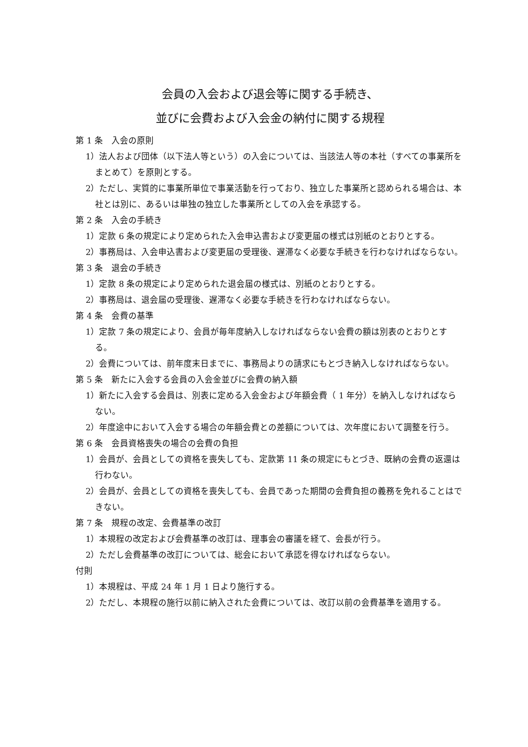会員の入会および退会等に関する手続き、
並びに会費および入会金の納付に関する規程
第 1 条　入会の原則
1）法人および団体（以下法人等という）の入会については、当該法人等の本社（すべての事業所をまとめて）を原則とする。
2）ただし、実質的に事業所単位で事業活動を行っており、独立した事業所と認められる場合は、本社とは別に、あるいは単独の独立した事業所としての入会を承認する。
第 2 条　入会の手続き
1）定款 6 条の規定により定められた入会申込書および変更届の様式は別紙のとおりとする。
2）事務局は、入会申込書および変更届の受理後、遅滞なく必要な手続きを行わなければならない。
第 3 条　退会の手続き
1）定款 8 条の規定により定められた退会届の様式は、別紙のとおりとする。
2）事務局は、退会届の受理後、遅滞なく必要な手続きを行わなければならない。
第 4 条　会費の基準
1）定款 7 条の規定により、会員が毎年度納入しなければならない会費の額は別表のとおりとする。
2）会費については、前年度末日までに、事務局よりの請求にもとづき納入しなければならない。
第 5 条　新たに入会する会員の入会金並びに会費の納入額
1）新たに入会する会員は、別表に定める入会金および年額会費（ 1 年分）を納入しなければならない。
2）年度途中において入会する場合の年額会費との差額については、次年度において調整を行う。
第 6 条　会員資格喪失の場合の会費の負担
1）会員が、会員としての資格を喪失しても、定款第 11 条の規定にもとづき、既納の会費の返還は行わない。
2）会員が、会員としての資格を喪失しても、会員であった期間の会費負担の義務を免れることはできない。
第 7 条　規程の改定、会費基準の改訂
1）本規程の改定および会費基準の改訂は、理事会の審議を経て、会長が行う。
2）ただし会費基準の改訂については、総会において承認を得なければならない。
付則
1）本規程は、平成 24 年 1 月 1 日より施行する。
2）ただし、本規程の施行以前に納入された会費については、改訂以前の会費基準を適用する。